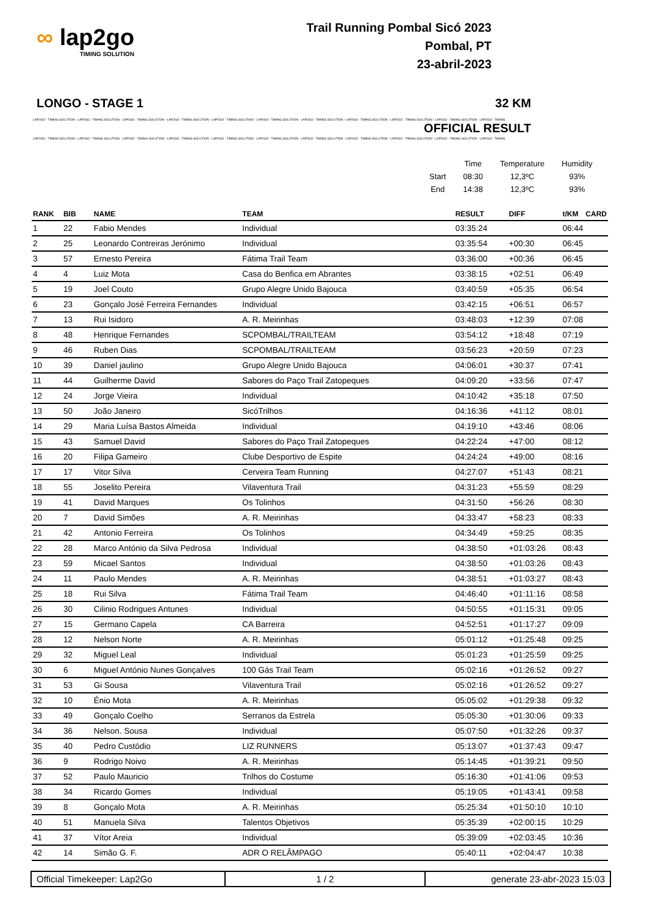∞ lap2go
TIMING SOLUTION
Trail Running Pombal Sicó 2023
Pombal, PT
23-abril-2023
LONGO - STAGE 1 32 KM
LAP2GO - TIMING SOLUTION - LAP2GO - TIMING SOLUTION - LAP2GO - TIMING SOLUTION - LAP2GO - TIMING SOLUTION - LAP2GO - TIMING SOLUTION - LAP2GO - TIMING SOLUTION - LAP2GO - TIMING SOLUTION - LAP2GO - TIMING SOLUTION - LAP2GO - TIMING SOLUTION - LAP2GO - TIMING SOLUTION - LAP2GO - TIMING
OFFICIAL RESULT
LAP2GO - TIMING SOLUTION - LAP2GO - TIMING SOLUTION - LAP2GO - TIMING SOLUTION - LAP2GO - TIMING SOLUTION - LAP2GO - TIMING SOLUTION - LAP2GO - TIMING SOLUTION - LAP2GO - TIMING SOLUTION - LAP2GO - TIMING SOLUTION - LAP2GO - TIMING SOLUTION - LAP2GO - TIMING SOLUTION - LAP2GO - TIMING
| | Time | Temperature | Humidity |
| Start | 08:30 | 12,3ºC | 93% |
| End | 14:38 | 12,3ºC | 93% |
| RANK | BIB | NAME | TEAM | RESULT | DIFF | t/KM | CARD |
| --- | --- | --- | --- | --- | --- | --- | --- |
| 1 | 22 | Fabio Mendes | Individual | 03:35:24 | | 06:44 | |
| 2 | 25 | Leonardo Contreiras Jerónimo | Individual | 03:35:54 | +00:30 | 06:45 | |
| 3 | 57 | Ernesto Pereira | Fátima Trail Team | 03:36:00 | +00:36 | 06:45 | |
| 4 | 4 | Luiz Mota | Casa do Benfica em Abrantes | 03:38:15 | +02:51 | 06:49 | |
| 5 | 19 | Joel Couto | Grupo Alegre Unido Bajouca | 03:40:59 | +05:35 | 06:54 | |
| 6 | 23 | Gonçalo José Ferreira Fernandes | Individual | 03:42:15 | +06:51 | 06:57 | |
| 7 | 13 | Rui Isidoro | A. R. Meirinhas | 03:48:03 | +12:39 | 07:08 | |
| 8 | 48 | Henrique Fernandes | SCPOMBAL/TRAILTEAM | 03:54:12 | +18:48 | 07:19 | |
| 9 | 46 | Ruben Dias | SCPOMBAL/TRAILTEAM | 03:56:23 | +20:59 | 07:23 | |
| 10 | 39 | Daniel jaulino | Grupo Alegre Unido Bajouca | 04:06:01 | +30:37 | 07:41 | |
| 11 | 44 | Guilherme David | Sabores do Paço Trail Zatopeques | 04:09:20 | +33:56 | 07:47 | |
| 12 | 24 | Jorge Vieira | Individual | 04:10:42 | +35:18 | 07:50 | |
| 13 | 50 | João Janeiro | SicóTrilhos | 04:16:36 | +41:12 | 08:01 | |
| 14 | 29 | Maria Luísa Bastos Almeida | Individual | 04:19:10 | +43:46 | 08:06 | |
| 15 | 43 | Samuel David | Sabores do Paço Trail Zatopeques | 04:22:24 | +47:00 | 08:12 | |
| 16 | 20 | Filipa Gameiro | Clube Desportivo de Espite | 04:24:24 | +49:00 | 08:16 | |
| 17 | 17 | Vitor Silva | Cerveira Team Running | 04:27:07 | +51:43 | 08:21 | |
| 18 | 55 | Joselito Pereira | Vilaventura Trail | 04:31:23 | +55:59 | 08:29 | |
| 19 | 41 | David Marques | Os Tolinhos | 04:31:50 | +56:26 | 08:30 | |
| 20 | 7 | David Simões | A. R. Meirinhas | 04:33:47 | +58:23 | 08:33 | |
| 21 | 42 | Antonio Ferreira | Os Tolinhos | 04:34:49 | +59:25 | 08:35 | |
| 22 | 28 | Marco António da Silva Pedrosa | Individual | 04:38:50 | +01:03:26 | 08:43 | |
| 23 | 59 | Micael Santos | Individual | 04:38:50 | +01:03:26 | 08:43 | |
| 24 | 11 | Paulo Mendes | A. R. Meirinhas | 04:38:51 | +01:03:27 | 08:43 | |
| 25 | 18 | Rui Silva | Fátima Trail Team | 04:46:40 | +01:11:16 | 08:58 | |
| 26 | 30 | Cilinio Rodrigues Antunes | Individual | 04:50:55 | +01:15:31 | 09:05 | |
| 27 | 15 | Germano Capela | CA Barreira | 04:52:51 | +01:17:27 | 09:09 | |
| 28 | 12 | Nelson Norte | A. R. Meirinhas | 05:01:12 | +01:25:48 | 09:25 | |
| 29 | 32 | Miguel Leal | Individual | 05:01:23 | +01:25:59 | 09:25 | |
| 30 | 6 | Miguel António Nunes Gonçalves | 100 Gás Trail Team | 05:02:16 | +01:26:52 | 09:27 | |
| 31 | 53 | Gi Sousa | Vilaventura Trail | 05:02:16 | +01:26:52 | 09:27 | |
| 32 | 10 | Énio Mota | A. R. Meirinhas | 05:05:02 | +01:29:38 | 09:32 | |
| 33 | 49 | Gonçalo Coelho | Serranos da Estrela | 05:05:30 | +01:30:06 | 09:33 | |
| 34 | 36 | Nelson. Sousa | Individual | 05:07:50 | +01:32:26 | 09:37 | |
| 35 | 40 | Pedro Custódio | LIZ RUNNERS | 05:13:07 | +01:37:43 | 09:47 | |
| 36 | 9 | Rodrigo Noivo | A. R. Meirinhas | 05:14:45 | +01:39:21 | 09:50 | |
| 37 | 52 | Paulo Mauricio | Trilhos do Costume | 05:16:30 | +01:41:06 | 09:53 | |
| 38 | 34 | Ricardo Gomes | Individual | 05:19:05 | +01:43:41 | 09:58 | |
| 39 | 8 | Gonçalo Mota | A. R. Meirinhas | 05:25:34 | +01:50:10 | 10:10 | |
| 40 | 51 | Manuela Silva | Talentos Objetivos | 05:35:39 | +02:00:15 | 10:29 | |
| 41 | 37 | Vítor Areia | Individual | 05:39:09 | +02:03:45 | 10:36 | |
| 42 | 14 | Simão G. F. | ADR O RELÂMPAGO | 05:40:11 | +02:04:47 | 10:38 | |
| Official Timekeeper: Lap2Go | 1 / 2 | generate 23-abr-2023 15:03 |